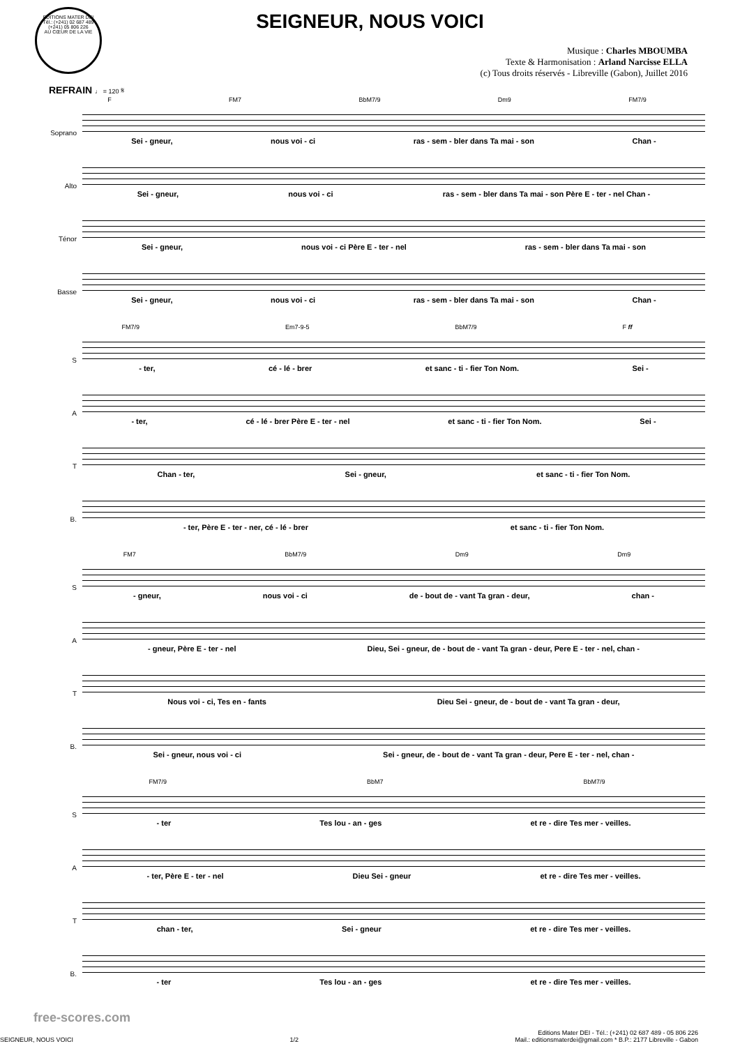EDITIONS MATER DEI
Tél.: (+241) 02 687 489
(+241) 05 806 226
AU CŒUR DE LA VIE
SEIGNEUR, NOUS VOICI
Musique : Charles MBOUMBA
Texte & Harmonisation : Arland Narcisse ELLA
(c) Tous droits réservés - Libreville (Gabon), Juillet 2016
REFRAIN ♩ = 120 𝄋
F FM7 BbM7/9 Dm9 FM7/9
Soprano
Sei - gneur, nous voi - ci ras - sem - bler dans Ta mai - son Chan -
Alto
Sei - gneur, nous voi - ci ras - sem - bler dans Ta mai - son Père E - ter - nel Chan -
Ténor
Sei - gneur, nous voi - ci Père E - ter - nel ras - sem - bler dans Ta mai - son
Basse
Sei - gneur, nous voi - ci ras - sem - bler dans Ta mai - son Chan -
FM7/9 Em7-9-5 BbM7/9 F ff
S
- ter, cé - lé - brer et sanc - ti - fier Ton Nom. Sei -
A
- ter, cé - lé - brer Père E - ter - nel et sanc - ti - fier Ton Nom. Sei -
T
Chan - ter, Sei - gneur, et sanc - ti - fier Ton Nom.
B.
- ter, Père E - ter - ner, cé - lé - brer et sanc - ti - fier Ton Nom.
FM7 BbM7/9 Dm9 Dm9
S
- gneur, nous voi - ci de - bout de - vant Ta gran - deur, chan -
A
- gneur, Père E - ter - nel Dieu, Sei - gneur, de - bout de - vant Ta gran - deur, Pere E - ter - nel, chan -
T
Nous voi - ci, Tes en - fants Dieu Sei - gneur, de - bout de - vant Ta gran - deur,
B.
Sei - gneur, nous voi - ci Sei - gneur, de - bout de - vant Ta gran - deur, Pere E - ter - nel, chan -
FM7/9 BbM7 BbM7/9
S
- ter Tes lou - an - ges et re - dire Tes mer - veilles.
A
- ter, Père E - ter - nel Dieu Sei - gneur et re - dire Tes mer - veilles.
T
chan - ter, Sei - gneur et re - dire Tes mer - veilles.
B.
- ter Tes lou - an - ges et re - dire Tes mer - veilles.
free-scores.com
SEIGNEUR, NOUS VOICI 1/2 Editions Mater DEI - Tél.: (+241) 02 687 489 - 05 806 226
Mail.: editionsmaterdei@gmail.com * B.P.: 2177 Libreville - Gabon